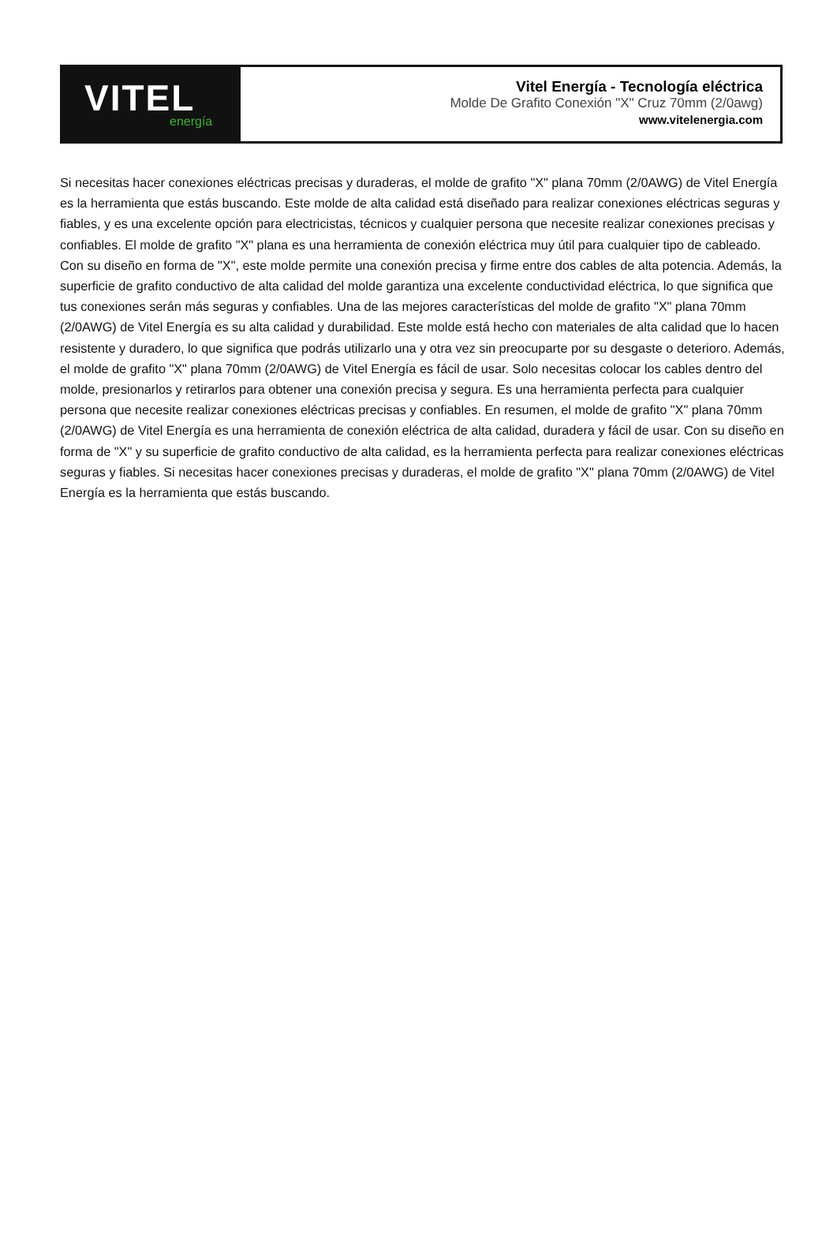VITEL
energía
Vitel Energía - Tecnología eléctrica
Molde De Grafito Conexión "X" Cruz 70mm (2/0awg)
www.vitelenergia.com
Si necesitas hacer conexiones eléctricas precisas y duraderas, el molde de grafito "X" plana 70mm (2/0AWG) de Vitel Energía es la herramienta que estás buscando. Este molde de alta calidad está diseñado para realizar conexiones eléctricas seguras y fiables, y es una excelente opción para electricistas, técnicos y cualquier persona que necesite realizar conexiones precisas y confiables. El molde de grafito "X" plana es una herramienta de conexión eléctrica muy útil para cualquier tipo de cableado. Con su diseño en forma de "X", este molde permite una conexión precisa y firme entre dos cables de alta potencia. Además, la superficie de grafito conductivo de alta calidad del molde garantiza una excelente conductividad eléctrica, lo que significa que tus conexiones serán más seguras y confiables. Una de las mejores características del molde de grafito "X" plana 70mm (2/0AWG) de Vitel Energía es su alta calidad y durabilidad. Este molde está hecho con materiales de alta calidad que lo hacen resistente y duradero, lo que significa que podrás utilizarlo una y otra vez sin preocuparte por su desgaste o deterioro. Además, el molde de grafito "X" plana 70mm (2/0AWG) de Vitel Energía es fácil de usar. Solo necesitas colocar los cables dentro del molde, presionarlos y retirarlos para obtener una conexión precisa y segura. Es una herramienta perfecta para cualquier persona que necesite realizar conexiones eléctricas precisas y confiables. En resumen, el molde de grafito "X" plana 70mm (2/0AWG) de Vitel Energía es una herramienta de conexión eléctrica de alta calidad, duradera y fácil de usar. Con su diseño en forma de "X" y su superficie de grafito conductivo de alta calidad, es la herramienta perfecta para realizar conexiones eléctricas seguras y fiables. Si necesitas hacer conexiones precisas y duraderas, el molde de grafito "X" plana 70mm (2/0AWG) de Vitel Energía es la herramienta que estás buscando.